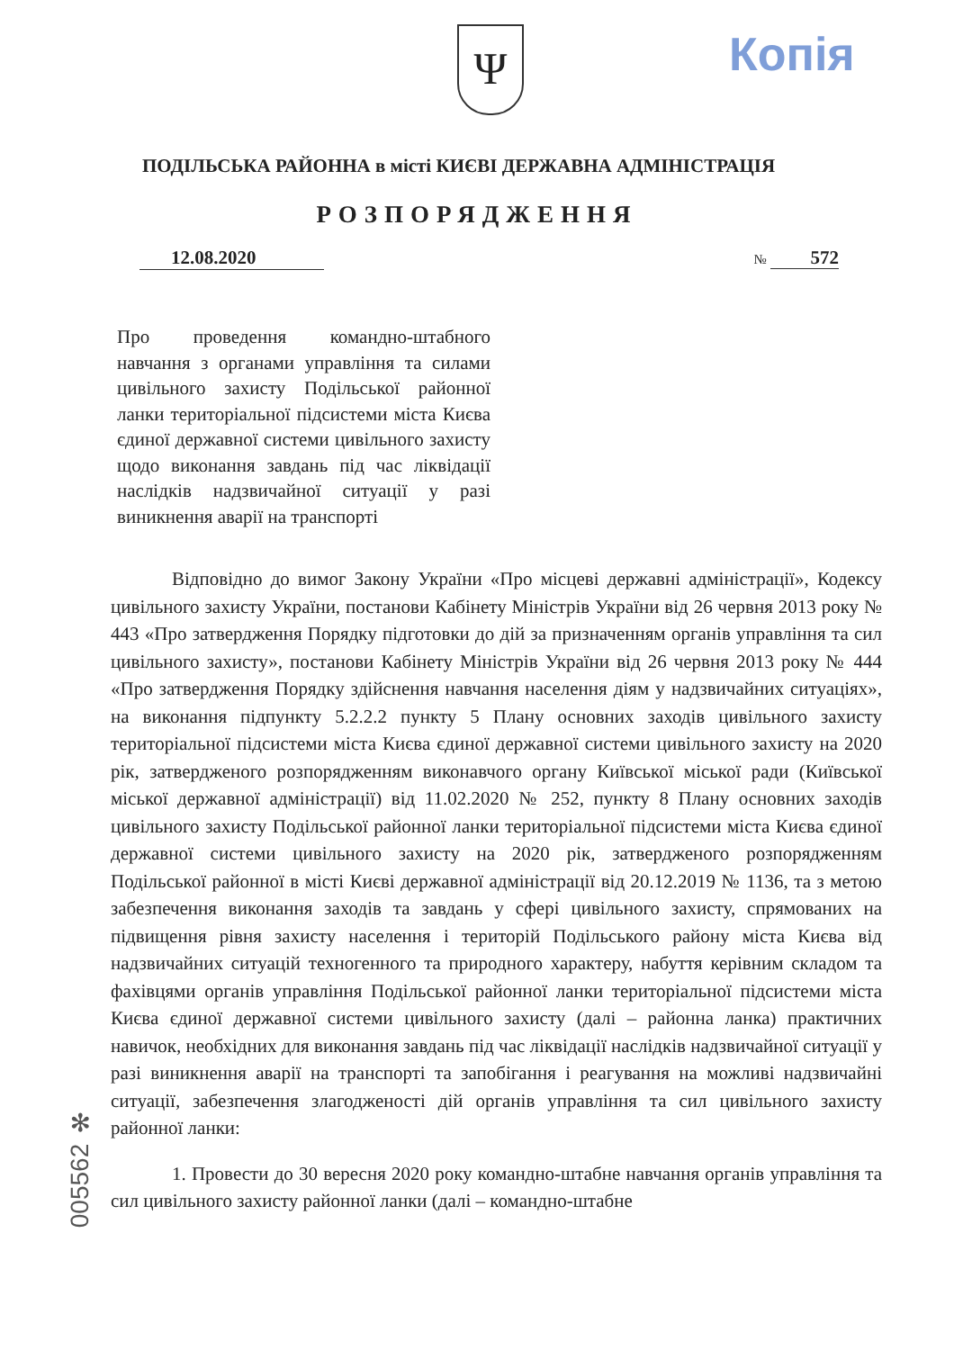Ψ Копія
ПОДІЛЬСЬКА РАЙОННА в місті КИЄВІ ДЕРЖАВНА АДМІНІСТРАЦІЯ
РОЗПОРЯДЖЕННЯ
12.08.2020 № 572
Про проведення командно-штабного навчання з органами управління та силами цивільного захисту Подільської районної ланки територіальної підсистеми міста Києва єдиної державної системи цивільного захисту щодо виконання завдань під час ліквідації наслідків надзвичайної ситуації у разі виникнення аварії на транспорті
Відповідно до вимог Закону України «Про місцеві державні адміністрації», Кодексу цивільного захисту України, постанови Кабінету Міністрів України від 26 червня 2013 року № 443 «Про затвердження Порядку підготовки до дій за призначенням органів управління та сил цивільного захисту», постанови Кабінету Міністрів України від 26 червня 2013 року № 444 «Про затвердження Порядку здійснення навчання населення діям у надзвичайних ситуаціях», на виконання підпункту 5.2.2.2 пункту 5 Плану основних заходів цивільного захисту територіальної підсистеми міста Києва єдиної державної системи цивільного захисту на 2020 рік, затвердженого розпорядженням виконавчого органу Київської міської ради (Київської міської державної адміністрації) від 11.02.2020 № 252, пункту 8 Плану основних заходів цивільного захисту Подільської районної ланки територіальної підсистеми міста Києва єдиної державної системи цивільного захисту на 2020 рік, затвердженого розпорядженням Подільської районної в місті Києві державної адміністрації від 20.12.2019 № 1136, та з метою забезпечення виконання заходів та завдань у сфері цивільного захисту, спрямованих на підвищення рівня захисту населення і територій Подільського району міста Києва від надзвичайних ситуацій техногенного та природного характеру, набуття керівним складом та фахівцями органів управління Подільської районної ланки територіальної підсистеми міста Києва єдиної державної системи цивільного захисту (далі – районна ланка) практичних навичок, необхідних для виконання завдань під час ліквідації наслідків надзвичайної ситуації у разі виникнення аварії на транспорті та запобігання і реагування на можливі надзвичайні ситуації, забезпечення злагодженості дій органів управління та сил цивільного захисту районної ланки:
1. Провести до 30 вересня 2020 року командно-штабне навчання органів управління та сил цивільного захисту районної ланки (далі – командно-штабне
005562 ✻